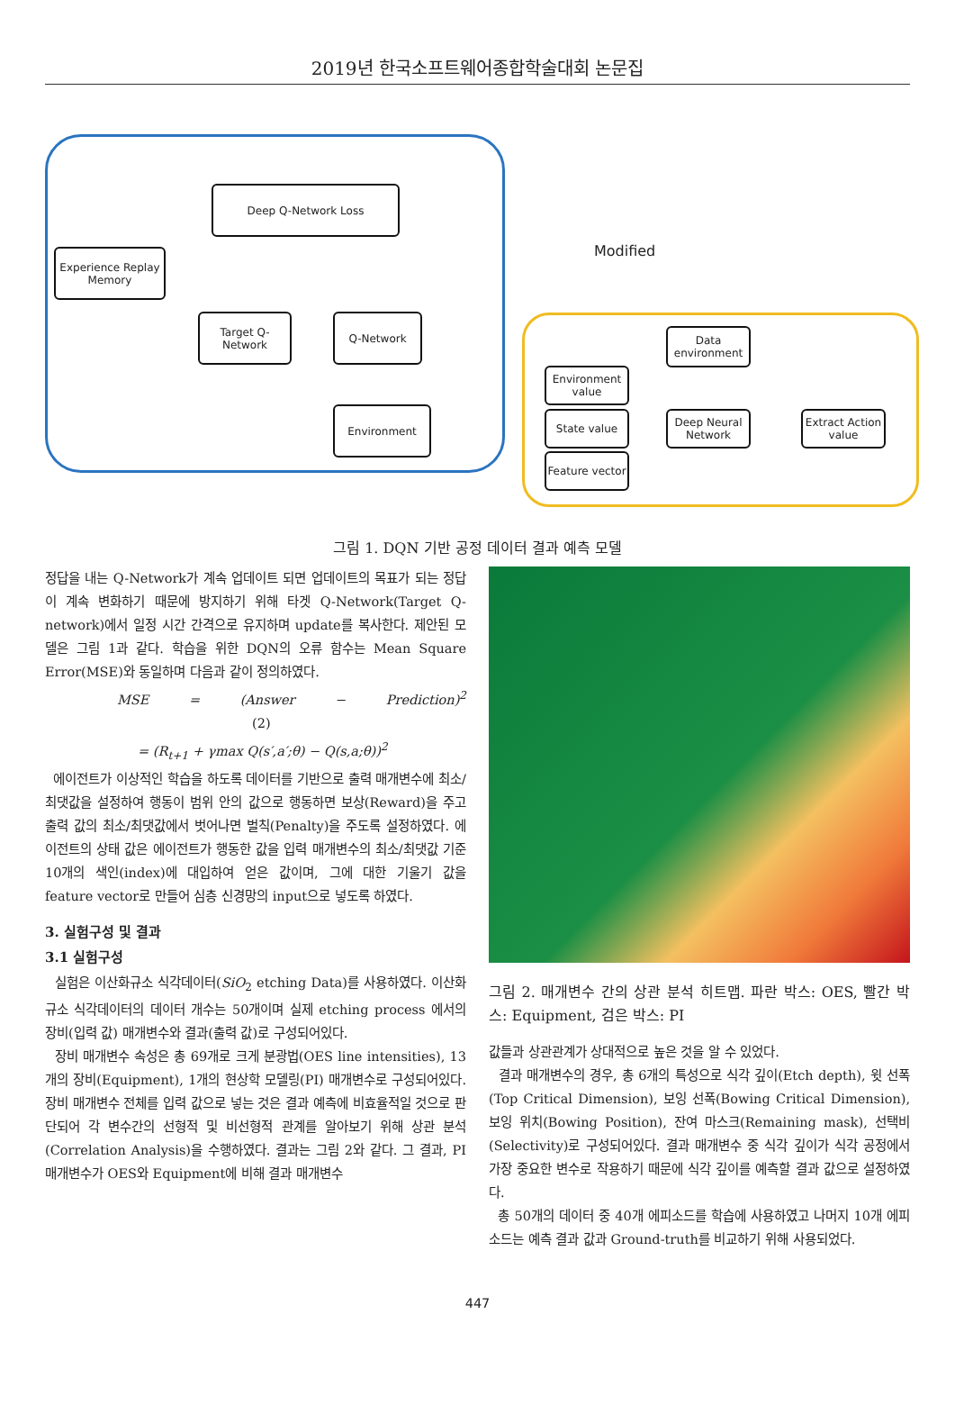2019년 한국소프트웨어종합학술대회 논문집
Deep Q-Network Loss
Experience Replay Memory
Target Q-Network
Q-Network
Environment
Modified
Data environment
Environment value
State value
Feature vector
Deep Neural Network
Extract Action value
그림 1. DQN 기반 공정 데이터 결과 예측 모델
정답을 내는 Q-Network가 계속 업데이트 되면 업데이트의 목표가 되는 정답이 계속 변화하기 때문에 방지하기 위해 타겟 Q-Network(Target Q-network)에서 일정 시간 간격으로 유지하며 update를 복사한다. 제안된 모델은 그림 1과 같다. 학습을 위한 DQN의 오류 함수는 Mean Square Error(MSE)와 동일하며 다음과 같이 정의하였다.
MSE = (Answer − Prediction)<sup>2</sup> (2)
= (R<sub>t+1</sub> + γmax Q(s′,a′;θ) − Q(s,a;θ))<sup>2</sup>
에이전트가 이상적인 학습을 하도록 데이터를 기반으로 출력 매개변수에 최소/최댓값을 설정하여 행동이 범위 안의 값으로 행동하면 보상(Reward)을 주고 출력 값의 최소/최댓값에서 벗어나면 벌칙(Penalty)을 주도록 설정하였다. 에이전트의 상태 값은 에이전트가 행동한 값을 입력 매개변수의 최소/최댓값 기준 10개의 색인(index)에 대입하여 얻은 값이며, 그에 대한 기울기 값을 feature vector로 만들어 심층 신경망의 input으로 넣도록 하였다.
3. 실험구성 및 결과
3.1 실험구성
실험은 이산화규소 식각데이터(SiO<sub>2</sub> etching Data)를 사용하였다. 이산화규소 식각데이터의 데이터 개수는 50개이며 실제 etching process 에서의 장비(입력 값) 매개변수와 결과(출력 값)로 구성되어있다.
장비 매개변수 속성은 총 69개로 크게 분광법(OES line intensities), 13개의 장비(Equipment), 1개의 현상학 모델링(PI) 매개변수로 구성되어있다. 장비 매개변수 전체를 입력 값으로 넣는 것은 결과 예측에 비효율적일 것으로 판단되어 각 변수간의 선형적 및 비선형적 관계를 알아보기 위해 상관 분석(Correlation Analysis)을 수행하였다. 결과는 그림 2와 같다. 그 결과, PI 매개변수가 OES와 Equipment에 비해 결과 매개변수
그림 2. 매개변수 간의 상관 분석 히트맵. 파란 박스: OES, 빨간 박스: Equipment, 검은 박스: PI
값들과 상관관계가 상대적으로 높은 것을 알 수 있었다.
결과 매개변수의 경우, 총 6개의 특성으로 식각 깊이(Etch depth), 윗 선폭(Top Critical Dimension), 보잉 선폭(Bowing Critical Dimension), 보잉 위치(Bowing Position), 잔여 마스크(Remaining mask), 선택비(Selectivity)로 구성되어있다. 결과 매개변수 중 식각 깊이가 식각 공정에서 가장 중요한 변수로 작용하기 때문에 식각 깊이를 예측할 결과 값으로 설정하였다.
총 50개의 데이터 중 40개 에피소드를 학습에 사용하였고 나머지 10개 에피소드는 예측 결과 값과 Ground-truth를 비교하기 위해 사용되었다.
447